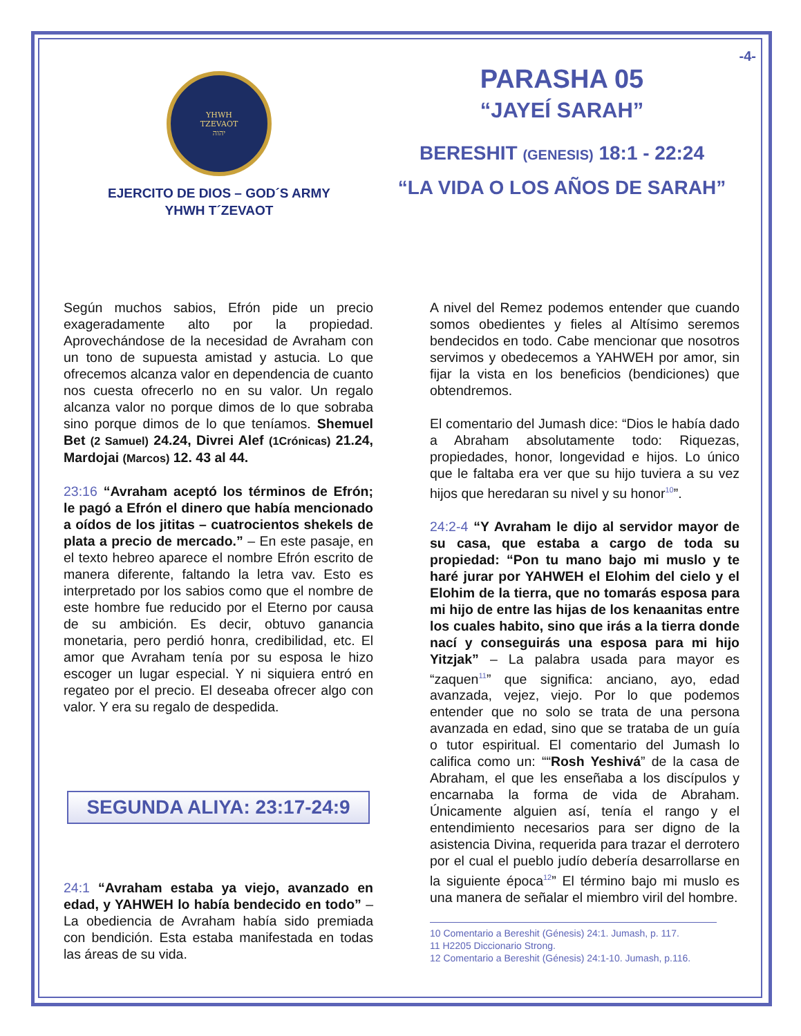-4-
YHWH
TZEVAOT
יהוה
EJERCITO DE DIOS – GOD´S ARMY
YHWH T´ZEVAOT
PARASHA 05
“JAYEÍ SARAH”
BERESHIT (GENESIS) 18:1 - 22:24
“LA VIDA O LOS AÑOS DE SARAH”
Según muchos sabios, Efrón pide un precio exageradamente alto por la propiedad. Aprovechándose de la necesidad de Avraham con un tono de supuesta amistad y astucia. Lo que ofrecemos alcanza valor en dependencia de cuanto nos cuesta ofrecerlo no en su valor. Un regalo alcanza valor no porque dimos de lo que sobraba sino porque dimos de lo que teníamos. Shemuel Bet (2 Samuel) 24.24, Divrei Alef (1Crónicas) 21.24, Mardojai (Marcos) 12. 43 al 44.
23:16 “Avraham aceptó los términos de Efrón; le pagó a Efrón el dinero que había mencionado a oídos de los jititas – cuatrocientos shekels de plata a precio de mercado.” – En este pasaje, en el texto hebreo aparece el nombre Efrón escrito de manera diferente, faltando la letra vav. Esto es interpretado por los sabios como que el nombre de este hombre fue reducido por el Eterno por causa de su ambición. Es decir, obtuvo ganancia monetaria, pero perdió honra, credibilidad, etc. El amor que Avraham tenía por su esposa le hizo escoger un lugar especial. Y ni siquiera entró en regateo por el precio. El deseaba ofrecer algo con valor. Y era su regalo de despedida.
SEGUNDA ALIYA: 23:17-24:9
24:1 “Avraham estaba ya viejo, avanzado en edad, y YAHWEH lo había bendecido en todo” – La obediencia de Avraham había sido premiada con bendición. Esta estaba manifestada en todas las áreas de su vida.
A nivel del Remez podemos entender que cuando somos obedientes y fieles al Altísimo seremos bendecidos en todo. Cabe mencionar que nosotros servimos y obedecemos a YAHWEH por amor, sin fijar la vista en los beneficios (bendiciones) que obtendremos.
El comentario del Jumash dice: “Dios le había dado a Abraham absolutamente todo: Riquezas, propiedades, honor, longevidad e hijos. Lo único que le faltaba era ver que su hijo tuviera a su vez hijos que heredaran su nivel y su honor<sup>10</sup>”.
24:2-4 “Y Avraham le dijo al servidor mayor de su casa, que estaba a cargo de toda su propiedad: “Pon tu mano bajo mi muslo y te haré jurar por YAHWEH el Elohim del cielo y el Elohim de la tierra, que no tomarás esposa para mi hijo de entre las hijas de los kenaanitas entre los cuales habito, sino que irás a la tierra donde nací y conseguirás una esposa para mi hijo Yitzjak” – La palabra usada para mayor es “zaquen<sup>11</sup>” que significa: anciano, ayo, edad avanzada, vejez, viejo. Por lo que podemos entender que no solo se trata de una persona avanzada en edad, sino que se trataba de un guía o tutor espiritual. El comentario del Jumash lo califica como un: ““Rosh Yeshivá” de la casa de Abraham, el que les enseñaba a los discípulos y encarnaba la forma de vida de Abraham. Únicamente alguien así, tenía el rango y el entendimiento necesarios para ser digno de la asistencia Divina, requerida para trazar el derrotero por el cual el pueblo judío debería desarrollarse en la siguiente época<sup>12</sup>” El término bajo mi muslo es una manera de señalar el miembro viril del hombre.
10 Comentario a Bereshit (Génesis) 24:1. Jumash, p. 117.
11 H2205 Diccionario Strong.
12 Comentario a Bereshit (Génesis) 24:1-10. Jumash, p.116.